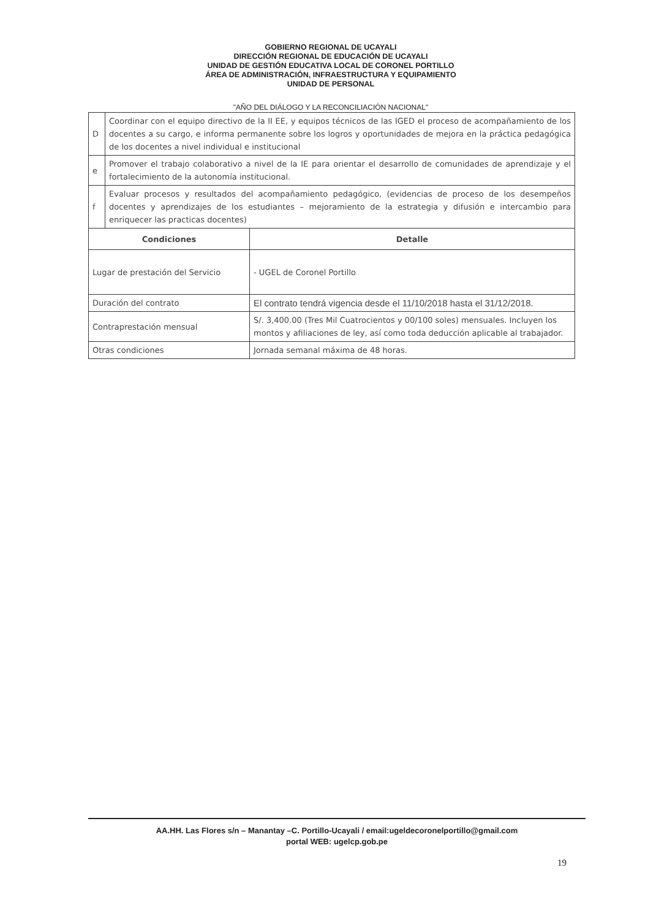GOBIERNO REGIONAL DE UCAYALI
DIRECCIÓN REGIONAL DE EDUCACIÓN DE UCAYALI
UNIDAD DE GESTIÓN EDUCATIVA LOCAL DE CORONEL PORTILLO
ÁREA DE ADMINISTRACIÓN, INFRAESTRUCTURA Y EQUIPAMIENTO
UNIDAD DE PERSONAL
"AÑO DEL DIÁLOGO Y LA RECONCILIACIÓN NACIONAL"
| D | Coordinar con el equipo directivo de la II EE, y equipos técnicos de las IGED el proceso de acompañamiento de los docentes a su cargo, e informa permanente sobre los logros y oportunidades de mejora en la práctica pedagógica de los docentes a nivel individual e institucional |
| e | Promover el trabajo colaborativo a nivel de la IE para orientar el desarrollo de comunidades de aprendizaje y el fortalecimiento de la autonomía institucional. |
| f | Evaluar procesos y resultados del acompañamiento pedagógico, (evidencias de proceso de los desempeños docentes y aprendizajes de los estudiantes – mejoramiento de la estrategia y difusión e intercambio para enriquecer las practicas docentes) |
| Condiciones | Detalle |
| --- | --- |
| Lugar de prestación del Servicio | - UGEL de Coronel Portillo |
| Duración del contrato | El contrato tendrá vigencia desde el 11/10/2018 hasta el 31/12/2018. |
| Contraprestación mensual | S/. 3,400.00 (Tres Mil Cuatrocientos y 00/100 soles) mensuales. Incluyen los montos y afiliaciones de ley, así como toda deducción aplicable al trabajador. |
| Otras condiciones | Jornada semanal máxima de 48 horas. |
AA.HH. Las Flores s/n – Manantay –C. Portillo-Ucayali / email:ugeldecoronelportillo@gmail.com
portal WEB: ugelcp.gob.pe
19